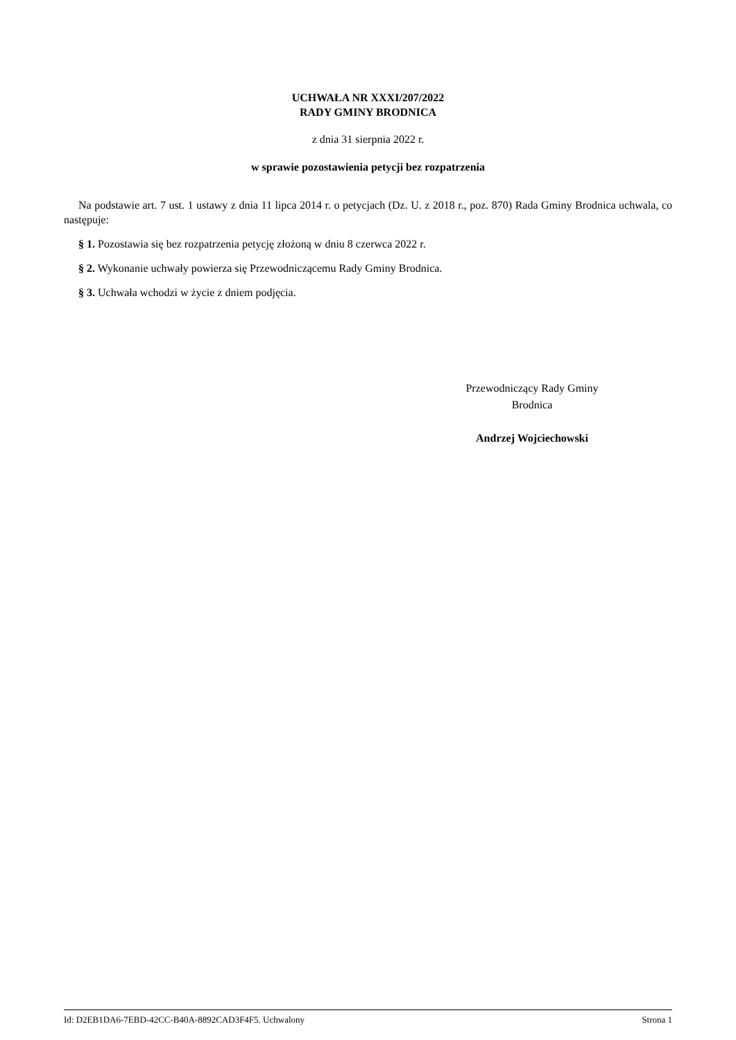UCHWAŁA NR XXXI/207/2022
RADY GMINY BRODNICA
z dnia 31 sierpnia 2022 r.
w sprawie pozostawienia petycji bez rozpatrzenia
Na podstawie art. 7 ust. 1 ustawy z dnia 11 lipca 2014 r. o petycjach (Dz. U. z 2018 r., poz. 870) Rada Gminy Brodnica uchwala, co następuje:
§ 1. Pozostawia się bez rozpatrzenia petycję złożoną w dniu 8 czerwca 2022 r.
§ 2. Wykonanie uchwały powierza się Przewodniczącemu Rady Gminy Brodnica.
§ 3. Uchwała wchodzi w życie z dniem podjęcia.
Przewodniczący Rady Gminy
Brodnica
Andrzej Wojciechowski
Id: D2EB1DA6-7EBD-42CC-B40A-8892CAD3F4F5. Uchwalony Strona 1